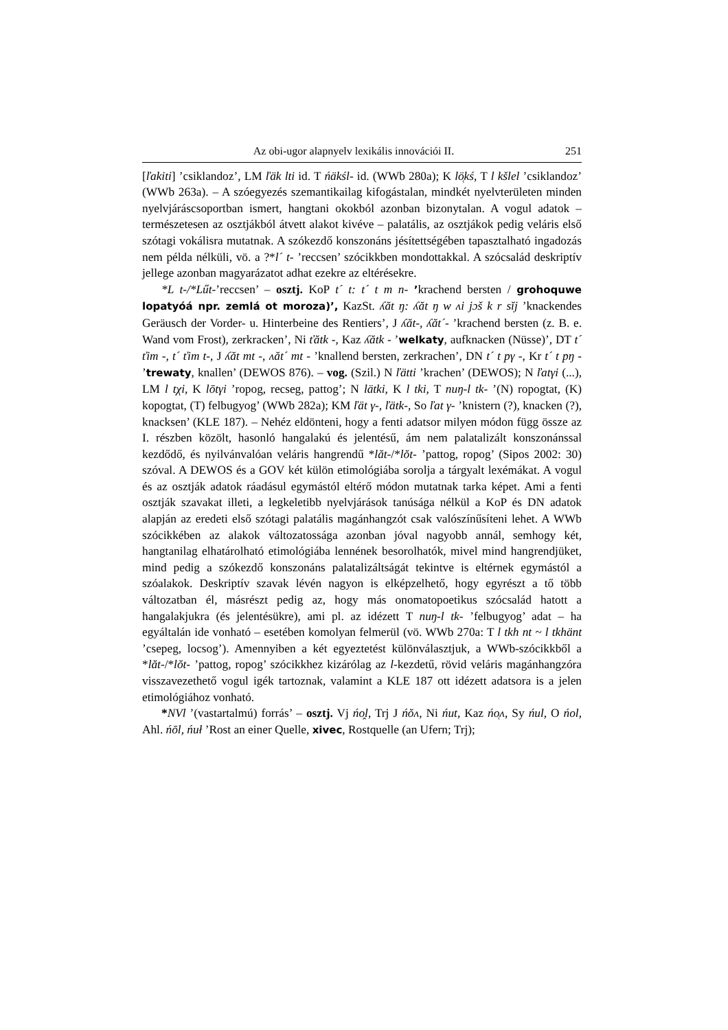Az obi-ugor alapnyelv lexikális innovációi II. 251
[ľakiti] ’csiklandoz’, LM ľäk lti id. T ńäkśl- id. (WWb 280a); K lö̜kś, T l kšlel ’csiklandoz’ (WWb 263a). – A szóegyezés szemantikailag kifogástalan, mindkét nyelvterületen minden nyelvjáráscsoportban ismert, hangtani okokból azonban bizonytalan. A vogul adatok – természetesen az osztjákból átvett alakot kivéve – palatális, az osztjákok pedig veláris első szótagi vokálisra mutatnak. A szókezdő konszonáns jésítettségében tapasztalható ingadozás nem példa nélküli, vö. a ?*l´ t- ’reccsen’ szócikkben mondottakkal. A szócsalád deskriptív jellege azonban magyarázatot adhat ezekre az eltérésekre.
*L t-/*Lűt-’reccsen’ – osztj. KoP t´ t: t´ t m n- ’krachend bersten / grohoquwe lopatyóá npr. zemlá ot moroza)’, KazSt. ʎăt ŋ: ʎăt ŋ w ʌi jɔš k r sĭj ’knackendes Geräusch der Vorder- u. Hinterbeine des Rentiers’, J ʎăt-, ʎăt´- ’krachend bersten (z. B. e. Wand vom Frost), zerkracken’, Ni ťătk -, Kaz ʎătk - ’welkaty, aufknacken (Nüsse)’, DT t´ ťim -, t´ ťim t-, J ʎăt mt -, ʌăt´ mt - ’knallend bersten, zerkrachen’, DN t´ t pγ -, Kr t´ t pŋ - ’trewaty, knallen’ (DEWOS 876). – vog. (Szil.) N ľätti ’krachen’ (DEWOS); N ľatγi (...), LM l tχi, K lōtγi ’ropog, recseg, pattog’; N lätki, K l tki, T nuŋ-l tk- ’(N) ropogtat, (K) kopogtat, (T) felbugyog’ (WWb 282a); KM ľät γ-, ľätk-, So ľat γ- ’knistern (?), knacken (?), knacksen’ (KLE 187). – Nehéz eldönteni, hogy a fenti adatsor milyen módon függ össze az I. részben közölt, hasonló hangalakú és jelentésű, ám nem palatalizált konszonánssal kezdődő, és nyilvánvalóan veláris hangrendű *lăt-/*lŏt- ’pattog, ropog’ (Sipos 2002: 30) szóval. A DEWOS és a GOV két külön etimológiába sorolja a tárgyalt lexémákat. A vogul és az osztják adatok ráadásul egymástól eltérő módon mutatnak tarka képet. Ami a fenti osztják szavakat illeti, a legkeletibb nyelvjárások tanúsága nélkül a KoP és DN adatok alapján az eredeti első szótagi palatális magánhangzót csak valószínűsíteni lehet. A WWb szócikkében az alakok változatossága azonban jóval nagyobb annál, semhogy két, hangtanilag elhatárolható etimológiába lennének besorolhatók, mivel mind hangrendjüket, mind pedig a szókezdő konszonáns palatalizáltságát tekintve is eltérnek egymástól a szóalakok. Deskriptív szavak lévén nagyon is elképzelhető, hogy egyrészt a tő több változatban él, másrészt pedig az, hogy más onomatopoetikus szócsalád hatott a hangalakjukra (és jelentésükre), ami pl. az idézett T nuŋ-l tk- ’felbugyog’ adat – ha egyáltalán ide vonható – esetében komolyan felmerül (vö. WWb 270a: T l tkh nt ~ l tkhänt ’csepeg, locsog’). Amennyiben a két egyeztetést különválasztjuk, a WWb-szócikkből a *lăt-/*lŏt- ’pattog, ropog’ szócikkhez kizárólag az l-kezdetű, rövid veláris magánhangzóra visszavezethető vogul igék tartoznak, valamint a KLE 187 ott idézett adatsora is a jelen etimológiához vonható.
*NVl ’(vastartalmú) forrás’ – osztj. Vj ńo̭l, Trj J ńŏʌ, Ni ńut, Kaz ńo̜ʌ, Sy ńul, O ńol, Ahl. ńōl, ńuł ’Rost an einer Quelle, xivec, Rostquelle (an Ufern; Trj);